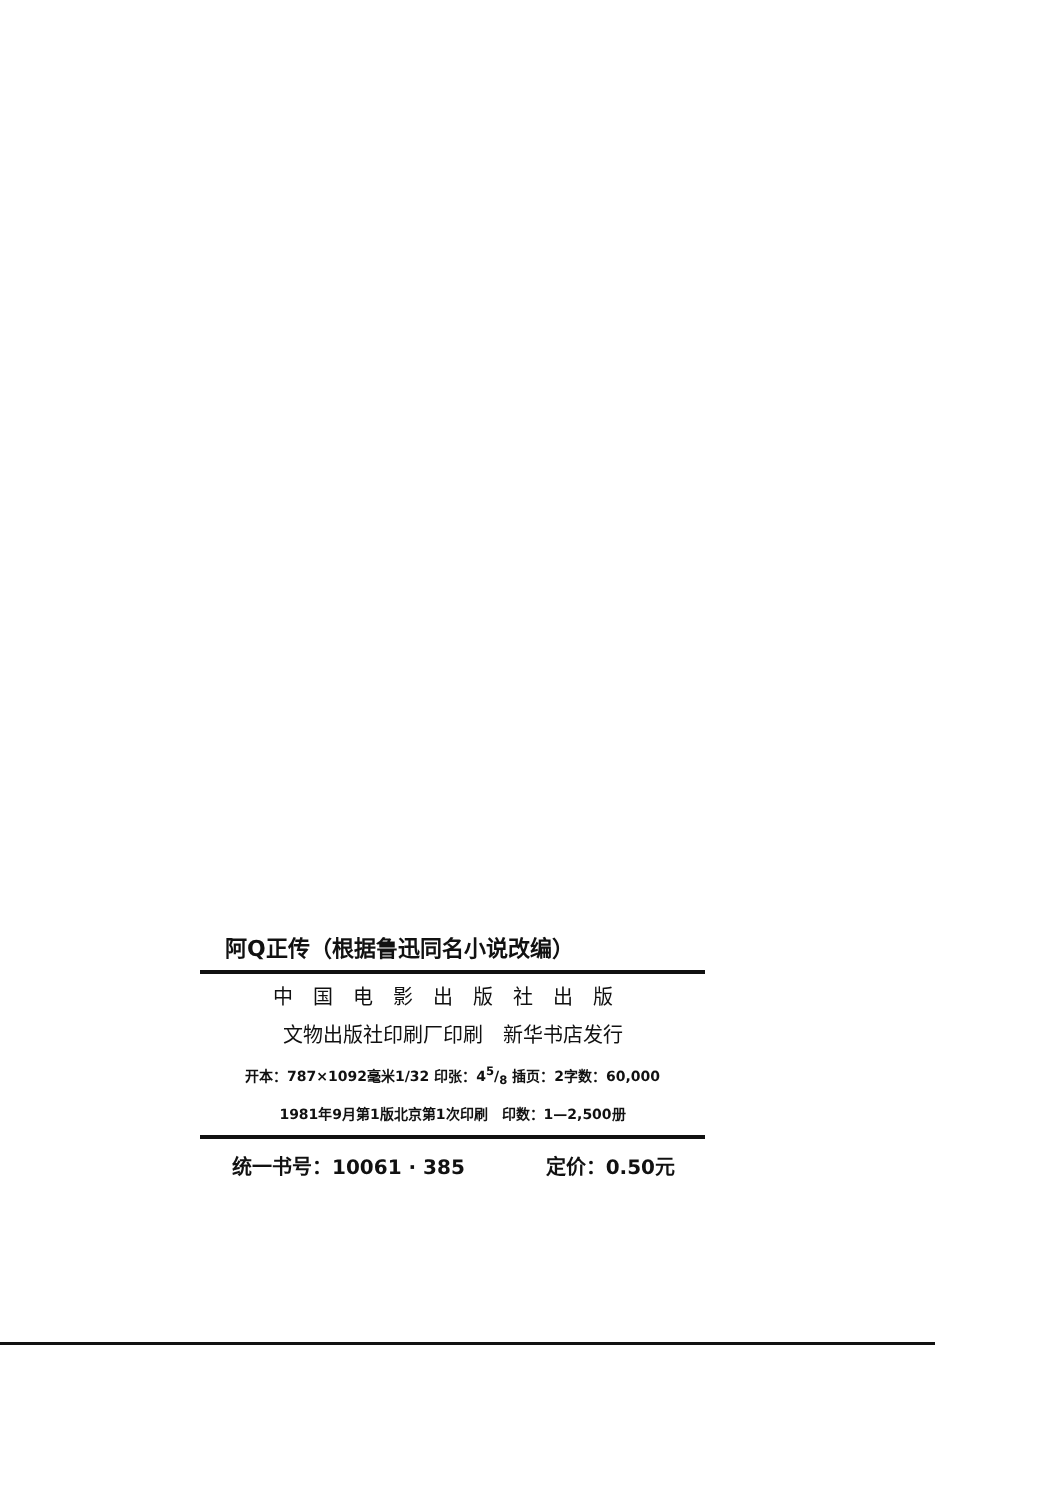阿Q正传（根据鲁迅同名小说改编）
中国电影出版社出版
文物出版社印刷厂印刷　新华书店发行
开本：787×1092毫米1/32 印张：45/8 插页：2字数：60,000
1981年9月第1版北京第1次印刷　印数：1—2,500册
统一书号：10061 · 385 定价：0.50元